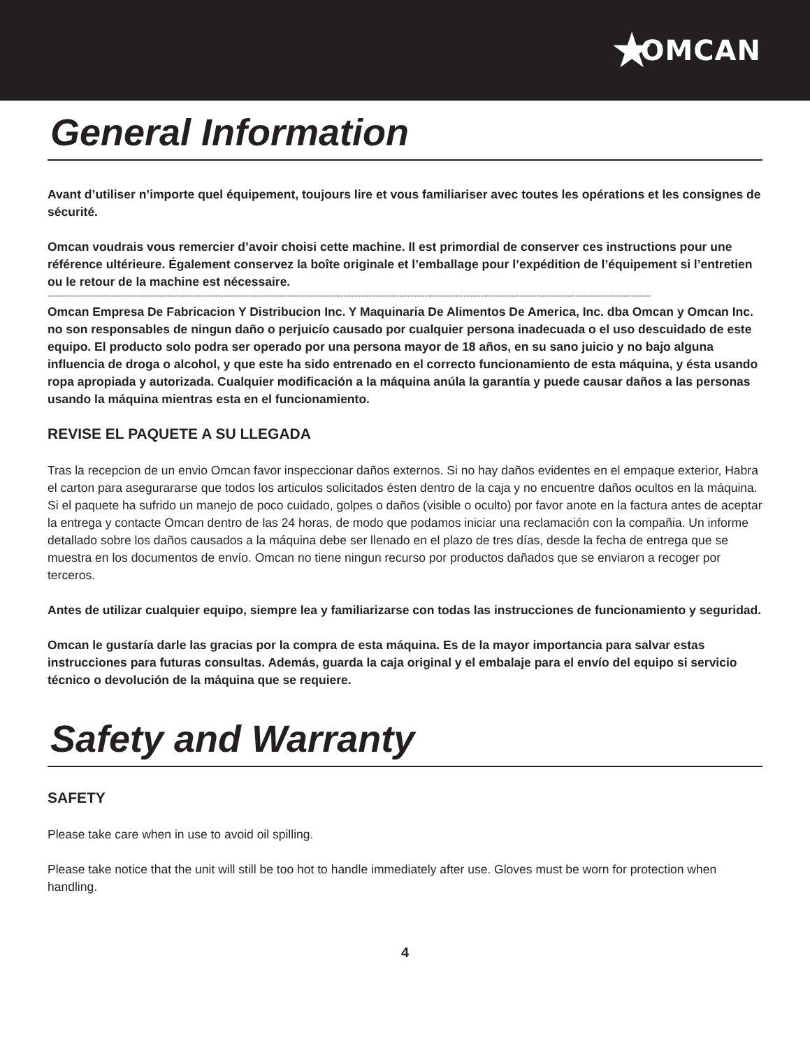★ OMCAN
General Information
Avant d’utiliser n’importe quel équipement, toujours lire et vous familiariser avec toutes les opérations et les consignes de sécurité.
Omcan voudrais vous remercier d’avoir choisi cette machine. Il est primordial de conserver ces instructions pour une référence ultérieure. Également conservez la boîte originale et l’emballage pour l’expédition de l’équipement si l’entretien ou le retour de la machine est nécessaire.
------------------------------------------------------------------------------------------------------------------------------------------------------------------------------------------------------------------------
Omcan Empresa De Fabricacion Y Distribucion Inc. Y Maquinaria De Alimentos De America, Inc. dba Omcan y Omcan Inc. no son responsables de ningun daño o perjuicío causado por cualquier persona inadecuada o el uso descuidado de este equipo. El producto solo podra ser operado por una persona mayor de 18 años, en su sano juicio y no bajo alguna influencia de droga o alcohol, y que este ha sido entrenado en el correcto funcionamiento de esta máquina, y ésta usando ropa apropiada y autorizada. Cualquier modificación a la máquina anúla la garantía y puede causar daños a las personas usando la máquina mientras esta en el funcionamiento.
REVISE EL PAQUETE A SU LLEGADA
Tras la recepcion de un envio Omcan favor inspeccionar daños externos. Si no hay daños evidentes en el empaque exterior, Habra el carton para asegurararse que todos los articulos solicitados ésten dentro de la caja y no encuentre daños ocultos en la máquina. Si el paquete ha sufrido un manejo de poco cuidado, golpes o daños (visible o oculto) por favor anote en la factura antes de aceptar la entrega y contacte Omcan dentro de las 24 horas, de modo que podamos iniciar una reclamación con la compañia. Un informe detallado sobre los daños causados a la máquina debe ser llenado en el plazo de tres días, desde la fecha de entrega que se muestra en los documentos de envío. Omcan no tiene ningun recurso por productos dañados que se enviaron a recoger por terceros.
Antes de utilizar cualquier equipo, siempre lea y familiarizarse con todas las instrucciones de funcionamiento y seguridad.
Omcan le gustaría darle las gracias por la compra de esta máquina. Es de la mayor importancia para salvar estas instrucciones para futuras consultas. Además, guarda la caja original y el embalaje para el envío del equipo si servicio técnico o devolución de la máquina que se requiere.
Safety and Warranty
SAFETY
Please take care when in use to avoid oil spilling.
Please take notice that the unit will still be too hot to handle immediately after use. Gloves must be worn for protection when handling.
4